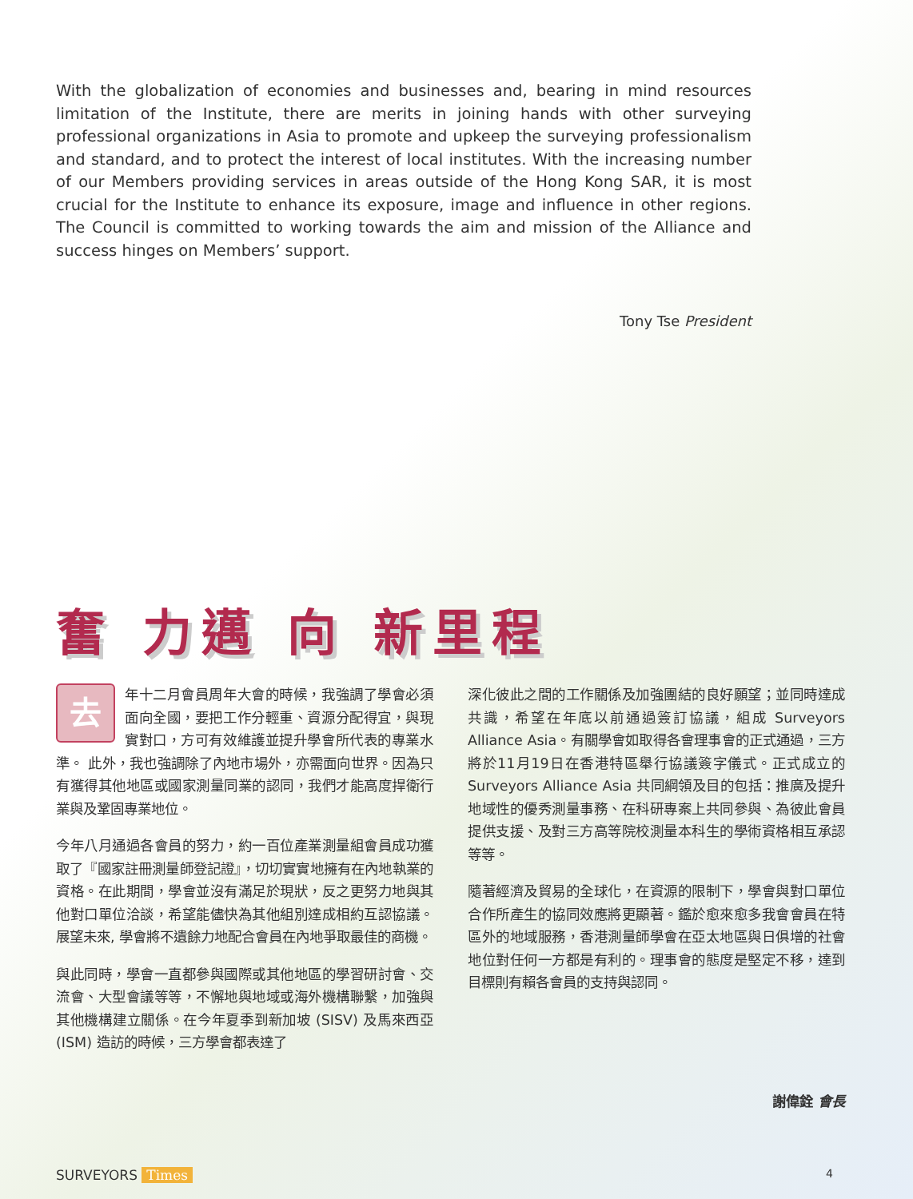With the globalization of economies and businesses and, bearing in mind resources limitation of the Institute, there are merits in joining hands with other surveying professional organizations in Asia to promote and upkeep the surveying professionalism and standard, and to protect the interest of local institutes. With the increasing number of our Members providing services in areas outside of the Hong Kong SAR, it is most crucial for the Institute to enhance its exposure, image and influence in other regions. The Council is committed to working towards the aim and mission of the Alliance and success hinges on Members’ support.
Tony Tse President
奮 力邁 向 新里程
去年十二月會員周年大會的時候，我強調了學會必須面向全國，要把工作分輕重、資源分配得宜，與現實對口，方可有效維護並提升學會所代表的專業水準。 此外，我也強調除了內地市場外，亦需面向世界。因為只有獲得其他地區或國家測量同業的認同，我們才能高度捍衛行業與及鞏固專業地位。
今年八月通過各會員的努力，約一百位產業測量組會員成功獲取了『國家註冊測量師登記證』，切切實實地擁有在內地執業的資格。在此期間，學會並沒有滿足於現狀，反之更努力地與其他對口單位洽談，希望能儘快為其他組別達成相約互認協議。展望未來, 學會將不遺餘力地配合會員在內地爭取最佳的商機。
與此同時，學會一直都參與國際或其他地區的學習研討會、交流會、大型會議等等，不懈地與地域或海外機構聯繫，加強與其他機構建立關係。在今年夏季到新加坡 (SISV) 及馬來西亞 (ISM) 造訪的時候，三方學會都表達了
深化彼此之間的工作關係及加強團結的良好願望；並同時達成共識，希望在年底以前通過簽訂協議，組成 Surveyors Alliance Asia。有關學會如取得各會理事會的正式通過，三方將於11月19日在香港特區舉行協議簽字儀式。正式成立的 Surveyors Alliance Asia 共同綱領及目的包括：推廣及提升地域性的優秀測量事務、在科研專案上共同參與、為彼此會員提供支援、及對三方高等院校測量本科生的學術資格相互承認等等。
隨著經濟及貿易的全球化，在資源的限制下，學會與對口單位合作所產生的協同效應將更顯著。鑑於愈來愈多我會會員在特區外的地域服務，香港測量師學會在亞太地區與日俱增的社會地位對任何一方都是有利的。理事會的態度是堅定不移，達到目標則有賴各會員的支持與認同。
謝偉銓 會長
SURVEYORS Times 4